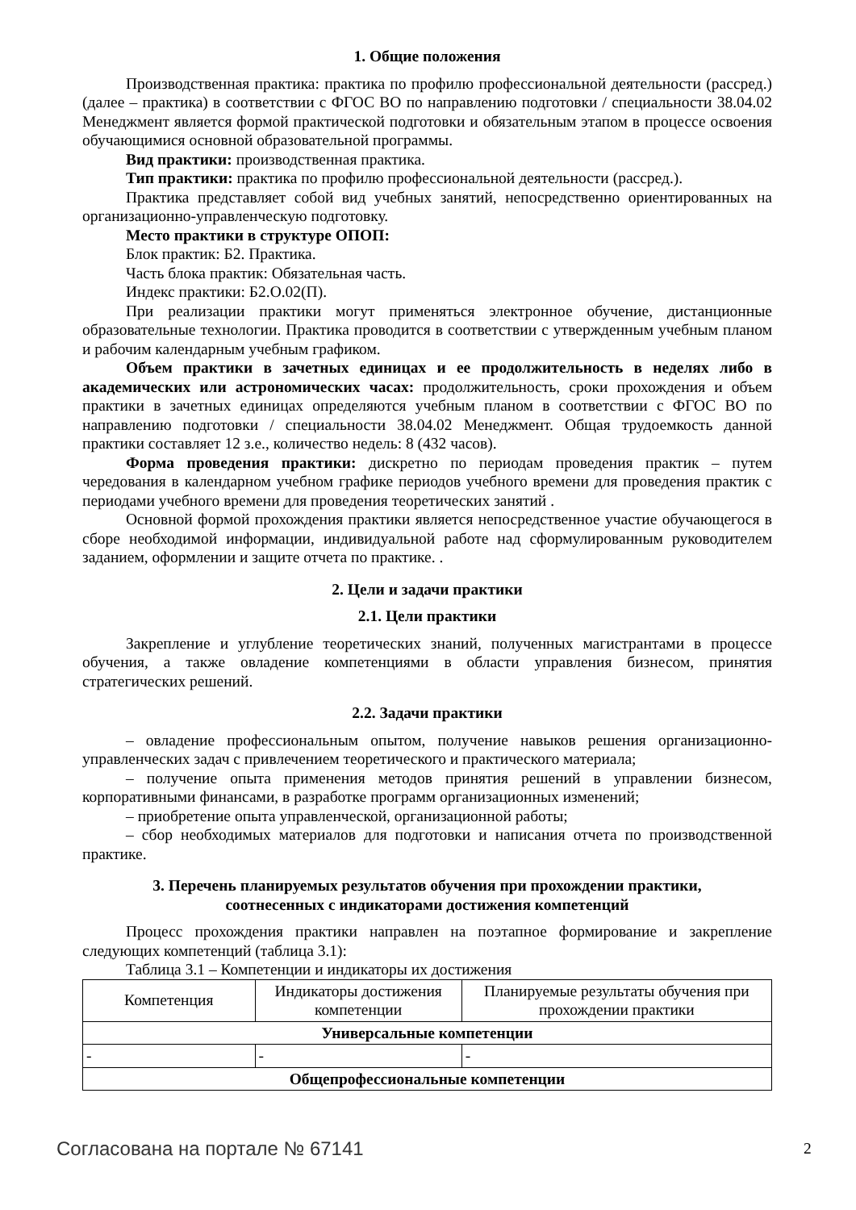1. Общие положения
Производственная практика: практика по профилю профессиональной деятельности (рассред.) (далее – практика) в соответствии с ФГОС ВО по направлению подготовки / специальности 38.04.02 Менеджмент является формой практической подготовки и обязательным этапом в процессе освоения обучающимися основной образовательной программы.
Вид практики: производственная практика.
Тип практики: практика по профилю профессиональной деятельности (рассред.).
Практика представляет собой вид учебных занятий, непосредственно ориентированных на организационно-управленческую подготовку.
Место практики в структуре ОПОП:
Блок практик: Б2. Практика.
Часть блока практик: Обязательная часть.
Индекс практики: Б2.О.02(П).
При реализации практики могут применяться электронное обучение, дистанционные образовательные технологии. Практика проводится в соответствии с утвержденным учебным планом и рабочим календарным учебным графиком.
Объем практики в зачетных единицах и ее продолжительность в неделях либо в академических или астрономических часах: продолжительность, сроки прохождения и объем практики в зачетных единицах определяются учебным планом в соответствии с ФГОС ВО по направлению подготовки / специальности 38.04.02 Менеджмент. Общая трудоемкость данной практики составляет 12 з.е., количество недель: 8 (432 часов).
Форма проведения практики: дискретно по периодам проведения практик – путем чередования в календарном учебном графике периодов учебного времени для проведения практик с периодами учебного времени для проведения теоретических занятий .
Основной формой прохождения практики является непосредственное участие обучающегося в сборе необходимой информации, индивидуальной работе над сформулированным руководителем заданием, оформлении и защите отчета по практике. .
2. Цели и задачи практики
2.1. Цели практики
Закрепление и углубление теоретических знаний, полученных магистрантами в процессе обучения, а также овладение компетенциями в области управления бизнесом, принятия стратегических решений.
2.2. Задачи практики
– овладение профессиональным опытом, получение навыков решения организационно-управленческих задач с привлечением теоретического и практического материала;
– получение опыта применения методов принятия решений в управлении бизнесом, корпоративными финансами, в разработке программ организационных изменений;
– приобретение опыта управленческой, организационной работы;
– сбор необходимых материалов для подготовки и написания отчета по производственной практике.
3. Перечень планируемых результатов обучения при прохождении практики,
соотнесенных с индикаторами достижения компетенций
Процесс прохождения практики направлен на поэтапное формирование и закрепление следующих компетенций (таблица 3.1):
Таблица 3.1 – Компетенции и индикаторы их достижения
| Компетенция | Индикаторы достижения компетенции | Планируемые результаты обучения при прохождении практики |
| --- | --- | --- |
| Универсальные компетенции | | |
| - | - | - |
| Общепрофессиональные компетенции | | |
Согласована на портале № 67141 2